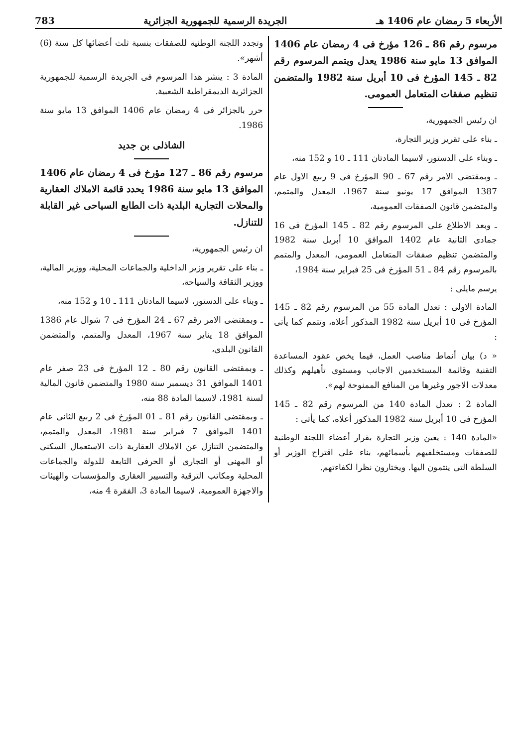الأربعاء 5 رمضان عام 1406 هـ الجريدة الرسمية للجمهورية الجزائرية 783
مرسوم رقم 86 ـ 126 مؤرخ فى 4 رمضان عام 1406 الموافق 13 مايو سنة 1986 يعدل ويتمم المرسوم رقم 82 ـ 145 المؤرخ فى 10 أبريل سنة 1982 والمتضمن تنظيم صفقات المتعامل العمومى.
ان رئيس الجمهورية،
ـ بناء على تقرير وزير التجارة،
ـ وبناء على الدستور، لاسيما المادتان 111 ـ 10 و 152 منه،
ـ وبمقتضى الامر رقم 67 ـ 90 المؤرخ فى 9 ربيع الاول عام 1387 الموافق 17 يونيو سنة 1967، المعدل والمتمم، والمتضمن قانون الصفقات العمومية،
ـ وبعد الاطلاع على المرسوم رقم 82 ـ 145 المؤرخ فى 16 جمادى الثانية عام 1402 الموافق 10 أبريل سنة 1982 والمتضمن تنظيم صفقات المتعامل العمومى، المعدل والمتمم بالمرسوم رقم 84 ـ 51 المؤرخ فى 25 فبراير سنة 1984،
يرسم مايلى :
المادة الاولى : تعدل المادة 55 من المرسوم رقم 82 ـ 145 المؤرخ فى 10 أبريل سنة 1982 المذكور أعلاه، وتتمم كما يأتى :
« د) بيان أنماط مناصب العمل، فيما يخص عقود المساعدة التقنية وقائمة المستخدمين الاجانب ومستوى تأهيلهم وكذلك معدلات الاجور وغيرها من المنافع الممنوحة لهم».
المادة 2 : تعدل المادة 140 من المرسوم رقم 82 ـ 145 المؤرخ فى 10 أبريل سنة 1982 المذكور أعلاه، كما يأتى :
«المادة 140 : يعين وزير التجارة بقرار أعضاء اللجنة الوطنية للصفقات ومستخلفيهم بأسمائهم، بناء على اقتراح الوزير أو السلطة التى ينتمون اليها. ويختارون نظرا لكفاءتهم.
وتجدد اللجنة الوطنية للصفقات بنسبة ثلث أعضائها كل ستة (6) أشهر».
المادة 3 : ينشر هذا المرسوم فى الجريدة الرسمية للجمهورية الجزائرية الديمقراطية الشعبية.
حرر بالجزائر فى 4 رمضان عام 1406 الموافق 13 مايو سنة 1986.
الشاذلى بن جديد
مرسوم رقم 86 ـ 127 مؤرخ فى 4 رمضان عام 1406 الموافق 13 مايو سنة 1986 يحدد قائمة الاملاك العقارية والمحلات التجارية البلدية ذات الطابع السياحى غير القابلة للتنازل.
ان رئيس الجمهورية،
ـ بناء على تقرير وزير الداخلية والجماعات المحلية، ووزير المالية، ووزير الثقافة والسياحة،
ـ وبناء على الدستور، لاسيما المادتان 111 ـ 10 و 152 منه،
ـ وبمقتضى الامر رقم 67 ـ 24 المؤرخ فى 7 شوال عام 1386 الموافق 18 يناير سنة 1967، المعدل والمتمم، والمتضمن القانون البلدى،
ـ وبمقتضى القانون رقم 80 ـ 12 المؤرخ فى 23 صفر عام 1401 الموافق 31 ديسمبر سنة 1980 والمتضمن قانون المالية لسنة 1981، لاسيما المادة 88 منه،
ـ وبمقتضى القانون رقم 81 ـ 01 المؤرخ فى 2 ربيع الثانى عام 1401 الموافق 7 فبراير سنة 1981، المعدل والمتمم، والمتضمن التنازل عن الاملاك العقارية ذات الاستعمال السكنى أو المهنى أو التجارى أو الحرفى التابعة للدولة والجماعات المحلية ومكاتب الترقية والتسيير العقارى والمؤسسات والهيئات والاجهزة العمومية، لاسيما المادة 3، الفقرة 4 منه،